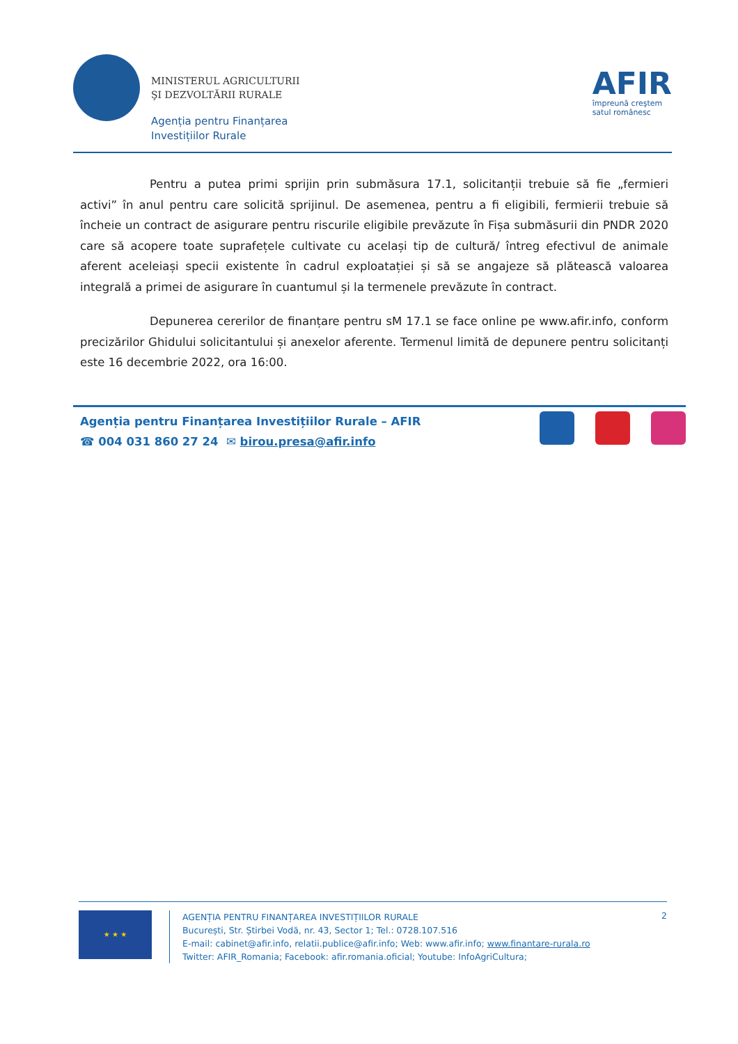MINISTERUL AGRICULTURII
ŞI DEZVOLTĂRII RURALE
Agenția pentru Finanțarea
Investițiilor Rurale
AFIR
împreună creştem
satul românesc
Pentru a putea primi sprijin prin submăsura 17.1, solicitanții trebuie să fie „fermieri activi” în anul pentru care solicită sprijinul. De asemenea, pentru a fi eligibili, fermierii trebuie să încheie un contract de asigurare pentru riscurile eligibile prevăzute în Fișa submăsurii din PNDR 2020 care să acopere toate suprafețele cultivate cu același tip de cultură/ întreg efectivul de animale aferent aceleiași specii existente în cadrul exploatației și să se angajeze să plătească valoarea integrală a primei de asigurare în cuantumul și la termenele prevăzute în contract.
Depunerea cererilor de finanțare pentru sM 17.1 se face online pe www.afir.info, conform precizărilor Ghidului solicitantului și anexelor aferente. Termenul limită de depunere pentru solicitanți este 16 decembrie 2022, ora 16:00.
Agenția pentru Finanțarea Investițiilor Rurale – AFIR
☎ 004 031 860 27 24 ✉ birou.presa@afir.info
★ ★ ★
AGENȚIA PENTRU FINANȚAREA INVESTIȚIILOR RURALE
București, Str. Știrbei Vodă, nr. 43, Sector 1; Tel.: 0728.107.516
E-mail: cabinet@afir.info, relatii.publice@afir.info; Web: www.afir.info; www.finantare-rurala.ro
Twitter: AFIR_Romania; Facebook: afir.romania.oficial; Youtube: InfoAgriCultura;
2